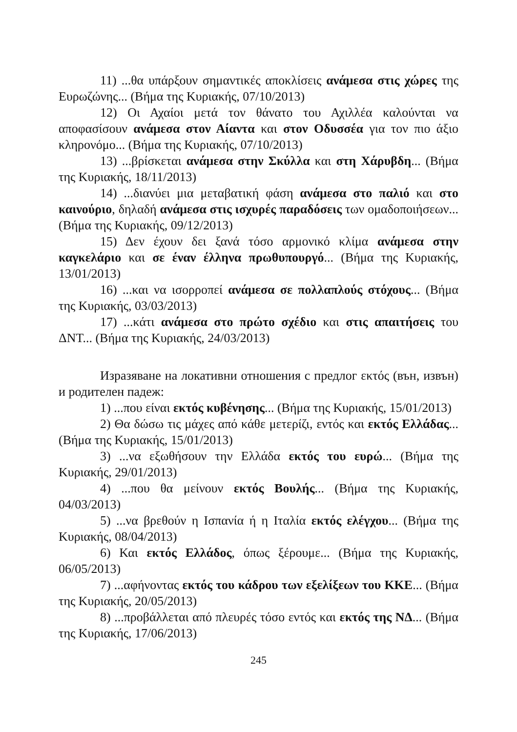11) ...θα υπάρξουν σημαντικές αποκλίσεις ανάμεσα στις χώρες της Ευρωζώνης... (Βήμα της Κυριακής, 07/10/2013)
12) Οι Αχαίοι μετά τον θάνατο του Αχιλλέα καλούνται να αποφασίσουν ανάμεσα στον Αίαντα και στον Οδυσσέα για τον πιο άξιο κληρονόμο... (Βήμα της Κυριακής, 07/10/2013)
13) ...βρίσκεται ανάμεσα στην Σκύλλα και στη Χάρυβδη... (Βήμα της Κυριακής, 18/11/2013)
14) ...διανύει μια μεταβατική φάση ανάμεσα στο παλιό και στο καινούριο, δηλαδή ανάμεσα στις ισχυρές παραδόσεις των ομαδοποιήσεων... (Βήμα της Κυριακής, 09/12/2013)
15) Δεν έχουν δει ξανά τόσο αρμονικό κλίμα ανάμεσα στην καγκελάριο και σε έναν έλληνα πρωθυπουργό... (Βήμα της Κυριακής, 13/01/2013)
16) ...και να ισορροπεί ανάμεσα σε πολλαπλούς στόχους... (Βήμα της Κυριακής, 03/03/2013)
17) ...κάτι ανάμεσα στο πρώτο σχέδιο και στις απαιτήσεις του ΔΝΤ... (Βήμα της Κυριακής, 24/03/2013)
Изразяване на локативни отношения с предлог εκτός (вън, извън) и родителен падеж:
1) ...που είναι εκτός κυβένησης... (Βήμα της Κυριακής, 15/01/2013)
2) Θα δώσω τις μάχες από κάθε μετερίζι, εντός και εκτός Ελλάδας... (Βήμα της Κυριακής, 15/01/2013)
3) ...να εξωθήσουν την Ελλάδα εκτός του ευρώ... (Βήμα της Κυριακής, 29/01/2013)
4) ...που θα μείνουν εκτός Βουλής... (Βήμα της Κυριακής, 04/03/2013)
5) ...να βρεθούν η Ισπανία ή η Ιταλία εκτός ελέγχου... (Βήμα της Κυριακής, 08/04/2013)
6) Και εκτός Ελλάδος, όπως ξέρουμε... (Βήμα της Κυριακής, 06/05/2013)
7) ...αφήνοντας εκτός του κάδρου των εξελίξεων του ΚΚΕ... (Βήμα της Κυριακής, 20/05/2013)
8) ...προβάλλεται από πλευρές τόσο εντός και εκτός της ΝΔ... (Βήμα της Κυριακής, 17/06/2013)
245